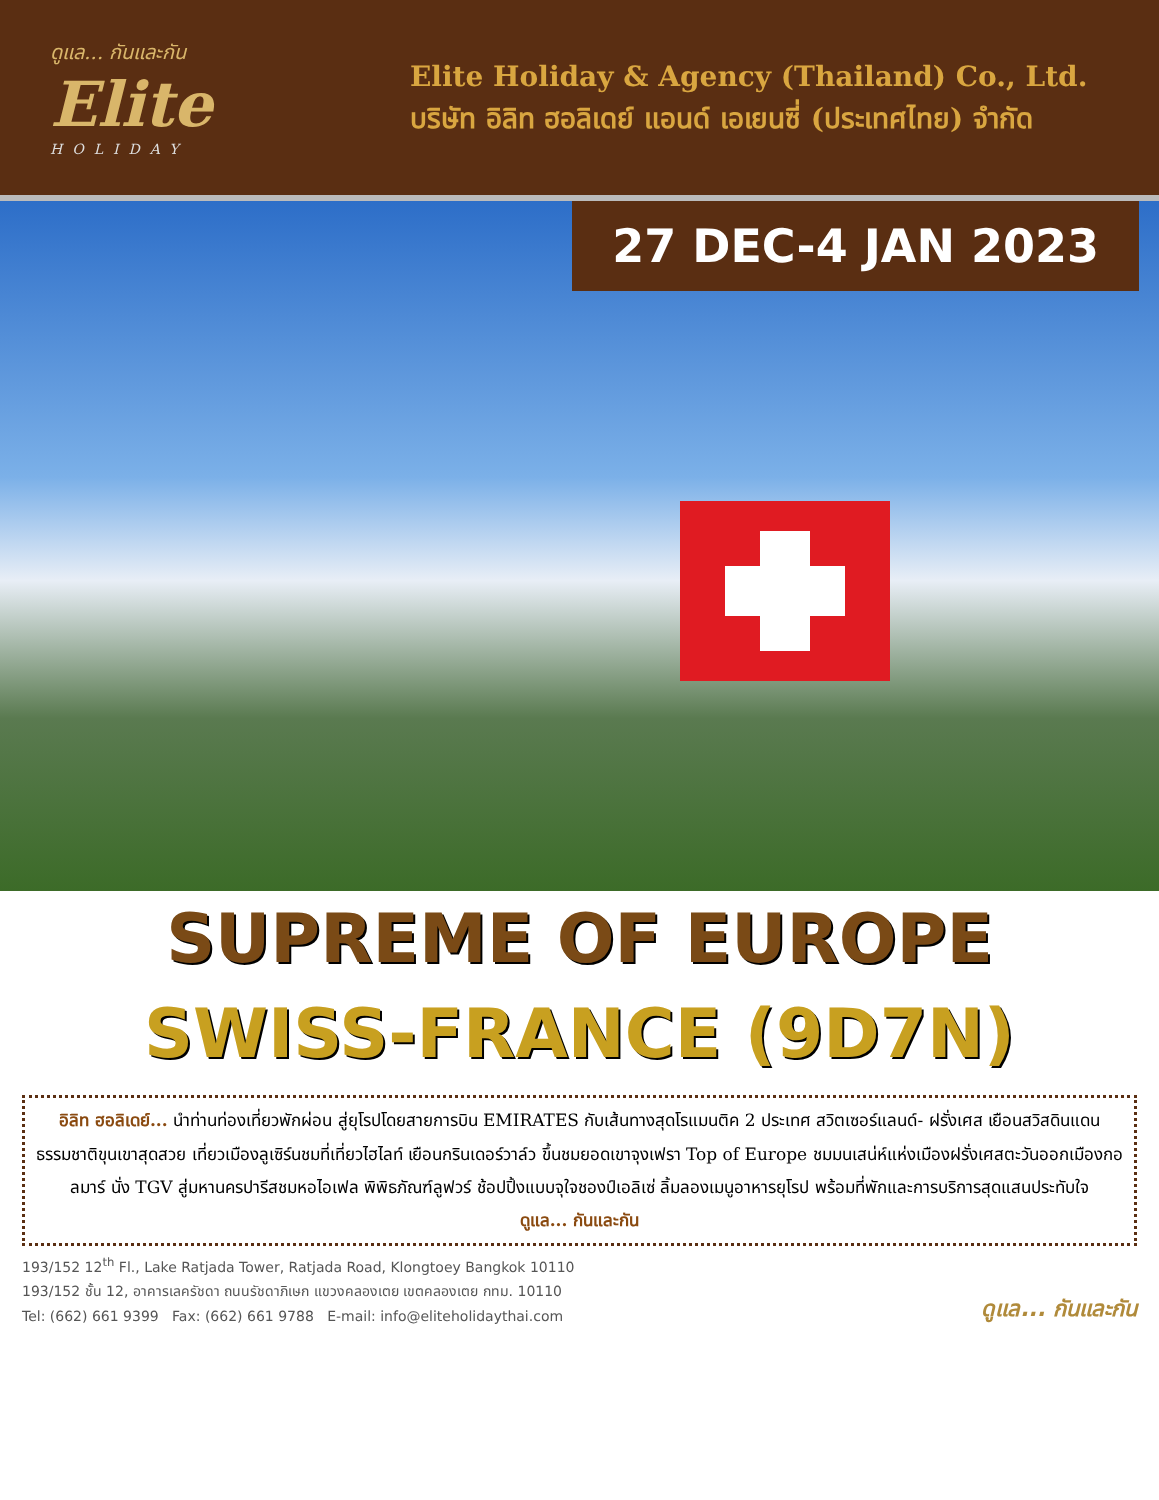ดูแล... กันและกัน
Elite
HOLIDAY
Elite Holiday & Agency (Thailand) Co., Ltd.
บริษัท อิลิท ฮอลิเดย์ แอนด์ เอเยนซี่ (ประเทศไทย) จำกัด
27 DEC-4 JAN 2023
SUPREME OF EUROPE
SWISS-FRANCE (9D7N)
อิลิท ฮอลิเดย์... นำท่านท่องเที่ยวพักผ่อน สู่ยุโรปโดยสายการบิน EMIRATES กับเส้นทางสุดโรแมนติค 2 ประเทศ สวิตเซอร์แลนด์- ฝรั่งเศส เยือนสวิสดินแดนธรรมชาติขุนเขาสุดสวย เที่ยวเมืองลูเซิร์นชมที่เที่ยวไฮไลท์ เยือนกรินเดอร์วาล์ว ขึ้นชมยอดเขาจุงเฟรา Top of Europe ชมมนเสน่ห์แห่งเมืองฝรั่งเศสตะวันออกเมืองกอลมาร์ นั่ง TGV สู่มหานครปารีสชมหอไอเฟล พิพิธภัณฑ์ลูฟวร์ ช้อปปิ้งแบบจุใจชองป์เอลิเซ่ ลิ้มลองเมนูอาหารยุโรป พร้อมที่พักและการบริการสุดแสนประทับใจ
ดูแล... กันและกัน
193/152 12<sup>th</sup> Fl., Lake Ratjada Tower, Ratjada Road, Klongtoey Bangkok 10110
193/152 ชั้น 12, อาคารเลครัชดา ถนนรัชดาภิเษก แขวงคลองเตย เขตคลองเตย กทม. 10110
Tel: (662) 661 9399 Fax: (662) 661 9788 E-mail: info@eliteholidaythai.com
ดูแล... กันและกัน